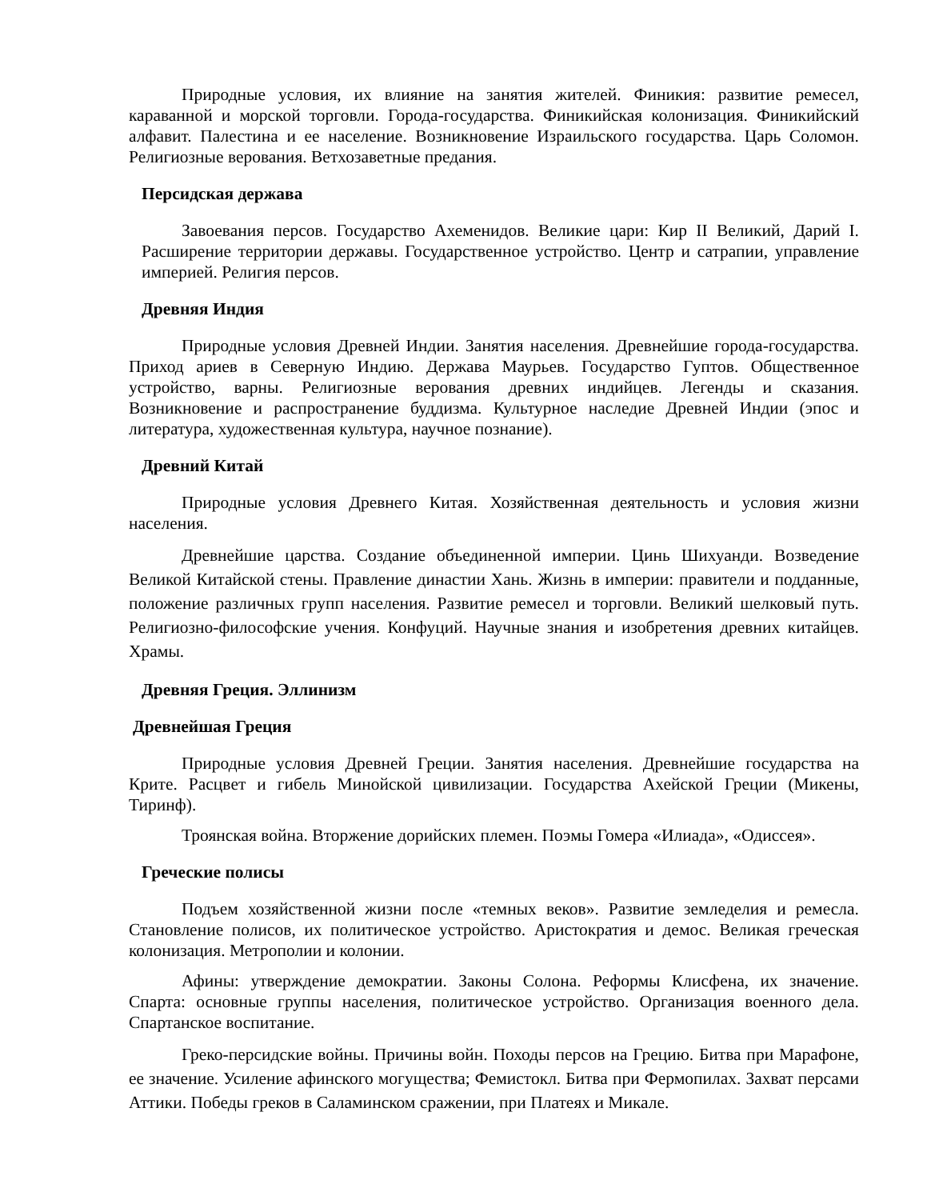Природные условия, их влияние на занятия жителей. Финикия: развитие ремесел, караванной и морской торговли. Города-государства. Финикийская колонизация. Финикийский алфавит. Палестина и ее население. Возникновение Израильского государства. Царь Соломон. Религиозные верования. Ветхозаветные предания.
Персидская держава
Завоевания персов. Государство Ахеменидов. Великие цари: Кир II Великий, Дарий I. Расширение территории державы. Государственное устройство. Центр и сатрапии, управление империей. Религия персов.
Древняя Индия
Природные условия Древней Индии. Занятия населения. Древнейшие города-государства. Приход ариев в Северную Индию. Держава Маурьев. Государство Гуптов. Общественное устройство, варны. Религиозные верования древних индийцев. Легенды и сказания. Возникновение и распространение буддизма. Культурное наследие Древней Индии (эпос и литература, художественная культура, научное познание).
Древний Китай
Природные условия Древнего Китая. Хозяйственная деятельность и условия жизни населения.
Древнейшие царства. Создание объединенной империи. Цинь Шихуанди. Возведение Великой Китайской стены. Правление династии Хань. Жизнь в империи: правители и подданные, положение различных групп населения. Развитие ремесел и торговли. Великий шелковый путь. Религиозно-философские учения. Конфуций. Научные знания и изобретения древних китайцев. Храмы.
Древняя Греция. Эллинизм
Древнейшая Греция
Природные условия Древней Греции. Занятия населения. Древнейшие государства на Крите. Расцвет и гибель Минойской цивилизации. Государства Ахейской Греции (Микены, Тиринф).
Троянская война. Вторжение дорийских племен. Поэмы Гомера «Илиада», «Одиссея».
Греческие полисы
Подъем хозяйственной жизни после «темных веков». Развитие земледелия и ремесла. Становление полисов, их политическое устройство. Аристократия и демос. Великая греческая колонизация. Метрополии и колонии.
Афины: утверждение демократии. Законы Солона. Реформы Клисфена, их значение. Спарта: основные группы населения, политическое устройство. Организация военного дела. Спартанское воспитание.
Греко-персидские войны. Причины войн. Походы персов на Грецию. Битва при Марафоне, ее значение. Усиление афинского могущества; Фемистокл. Битва при Фермопилах. Захват персами Аттики. Победы греков в Саламинском сражении, при Платеях и Микале.